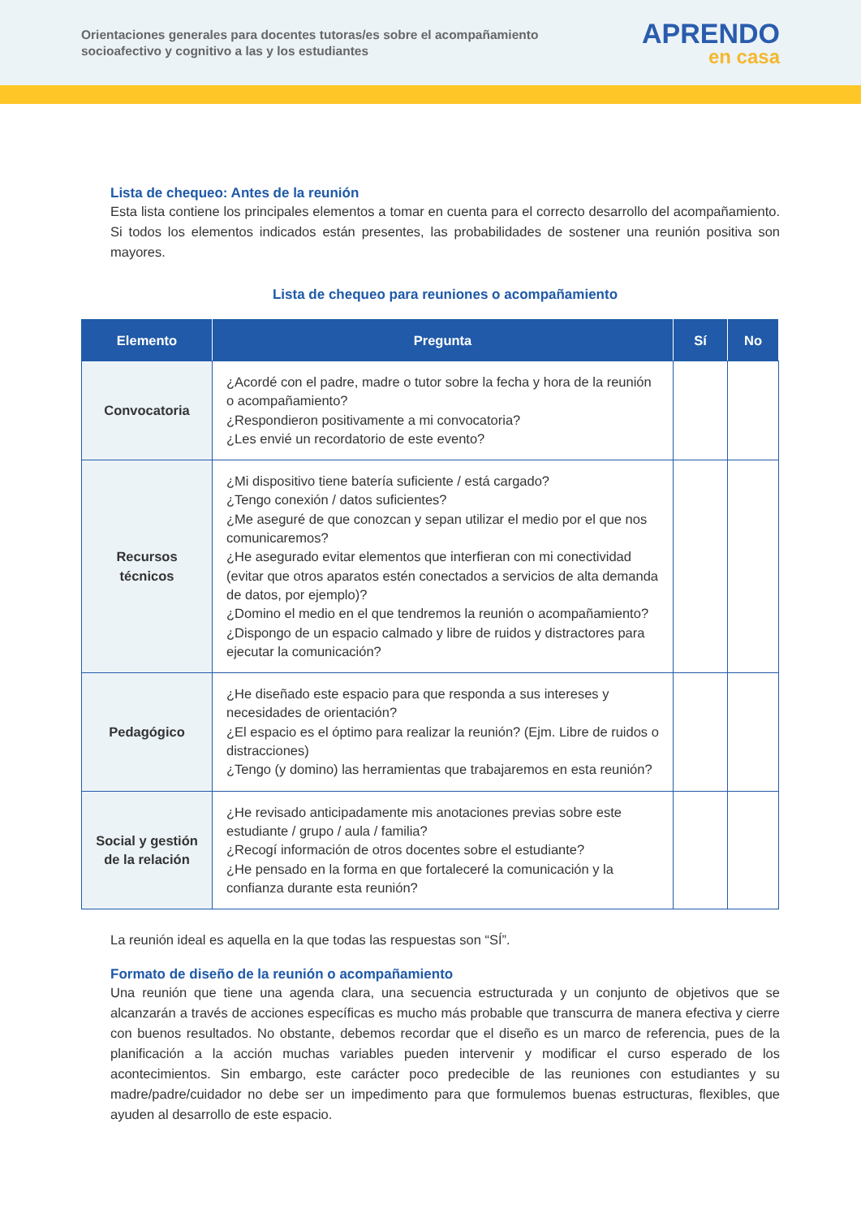Orientaciones generales para docentes tutoras/es sobre el acompañamiento
socioafectivo y cognitivo a las y los estudiantes
APRENDO
en casa
Lista de chequeo: Antes de la reunión
Esta lista contiene los principales elementos a tomar en cuenta para el correcto desarrollo del acompañamiento. Si todos los elementos indicados están presentes, las probabilidades de sostener una reunión positiva son mayores.
Lista de chequeo para reuniones o acompañamiento
| Elemento | Pregunta | Sí | No |
| --- | --- | --- | --- |
| Convocatoria | ¿Acordé con el padre, madre o tutor sobre la fecha y hora de la reunión o acompañamiento? ¿Respondieron positivamente a mi convocatoria? ¿Les envié un recordatorio de este evento? | | |
| Recursos técnicos | ¿Mi dispositivo tiene batería suficiente / está cargado? ¿Tengo conexión / datos suficientes? ¿Me aseguré de que conozcan y sepan utilizar el medio por el que nos comunicaremos? ¿He asegurado evitar elementos que interfieran con mi conectividad (evitar que otros aparatos estén conectados a servicios de alta demanda de datos, por ejemplo)? ¿Domino el medio en el que tendremos la reunión o acompañamiento? ¿Dispongo de un espacio calmado y libre de ruidos y distractores para ejecutar la comunicación? | | |
| Pedagógico | ¿He diseñado este espacio para que responda a sus intereses y necesidades de orientación? ¿El espacio es el óptimo para realizar la reunión? (Ejm. Libre de ruidos o distracciones) ¿Tengo (y domino) las herramientas que trabajaremos en esta reunión? | | |
| Social y gestión de la relación | ¿He revisado anticipadamente mis anotaciones previas sobre este estudiante / grupo / aula / familia? ¿Recogí información de otros docentes sobre el estudiante? ¿He pensado en la forma en que fortaleceré la comunicación y la confianza durante esta reunión? | | |
La reunión ideal es aquella en la que todas las respuestas son “SÍ”.
Formato de diseño de la reunión o acompañamiento
Una reunión que tiene una agenda clara, una secuencia estructurada y un conjunto de objetivos que se alcanzarán a través de acciones específicas es mucho más probable que transcurra de manera efectiva y cierre con buenos resultados. No obstante, debemos recordar que el diseño es un marco de referencia, pues de la planificación a la acción muchas variables pueden intervenir y modificar el curso esperado de los acontecimientos. Sin embargo, este carácter poco predecible de las reuniones con estudiantes y su madre/padre/cuidador no debe ser un impedimento para que formulemos buenas estructuras, flexibles, que ayuden al desarrollo de este espacio.